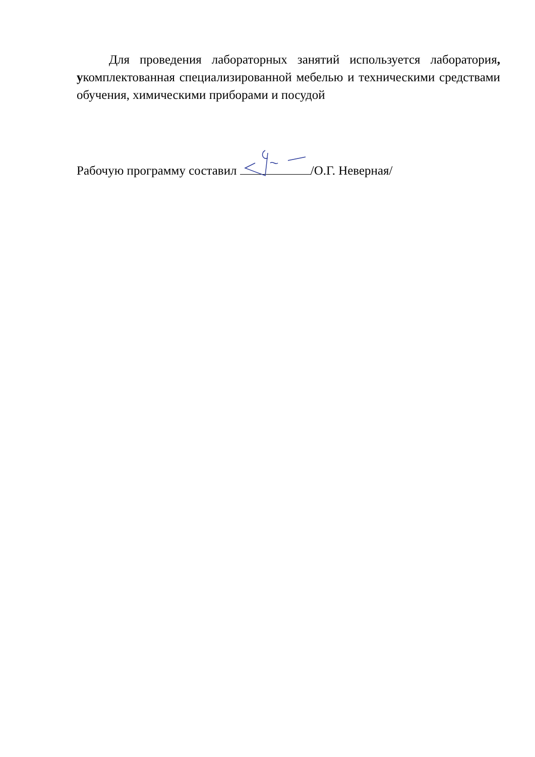Для проведения лабораторных занятий используется лаборатория, укомплектованная специализированной мебелью и техническими средствами обучения, химическими приборами и посудой
Рабочую программу составил /О.Г. Неверная/